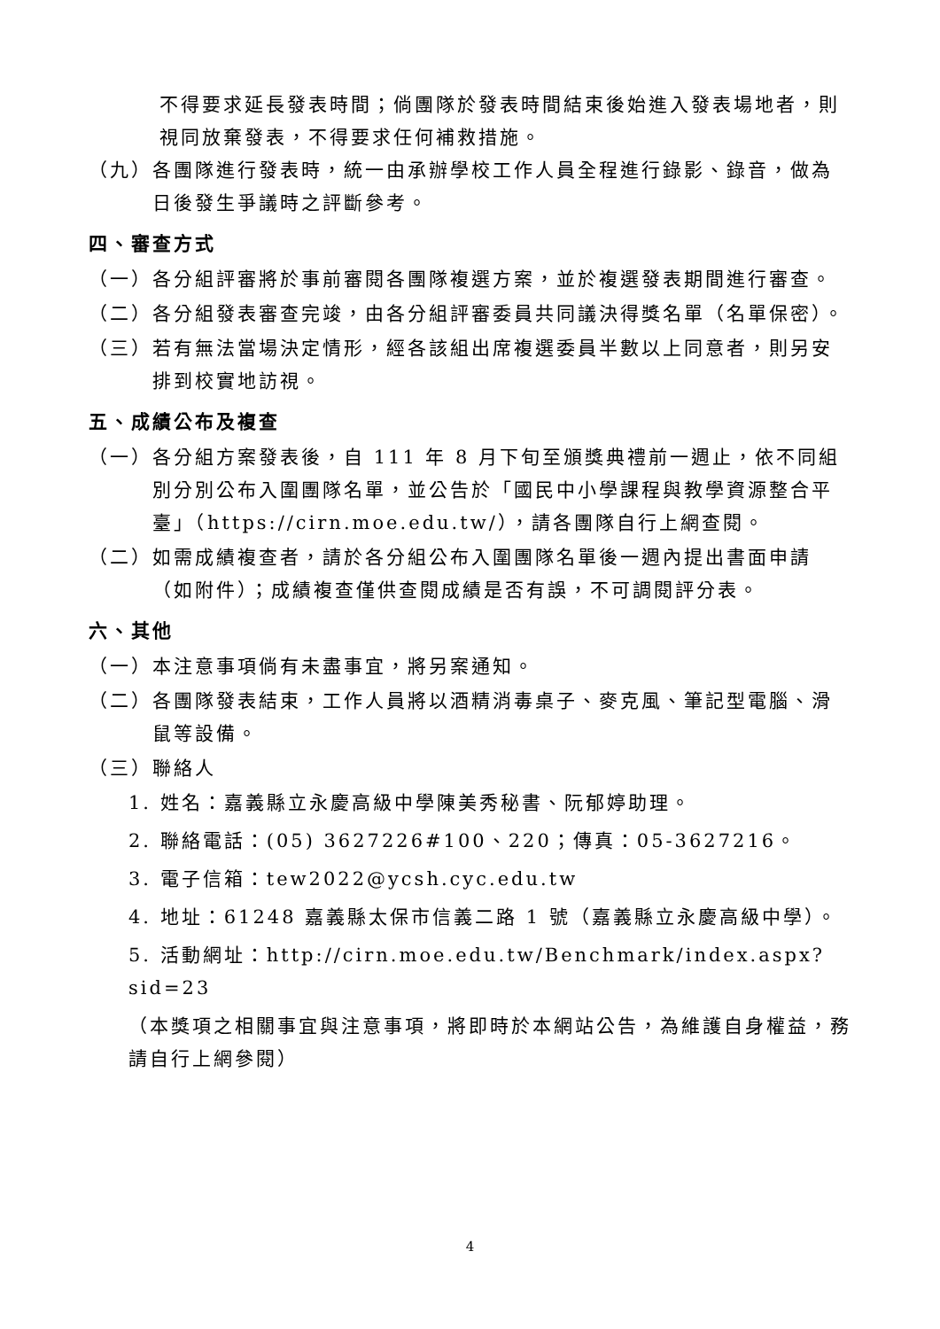不得要求延長發表時間；倘團隊於發表時間結束後始進入發表場地者，則視同放棄發表，不得要求任何補救措施。
（九） 各團隊進行發表時，統一由承辦學校工作人員全程進行錄影、錄音，做為日後發生爭議時之評斷參考。
四、審查方式
（一） 各分組評審將於事前審閱各團隊複選方案，並於複選發表期間進行審查。
（二） 各分組發表審查完竣，由各分組評審委員共同議決得獎名單（名單保密）。
（三） 若有無法當場決定情形，經各該組出席複選委員半數以上同意者，則另安排到校實地訪視。
五、成績公布及複查
（一） 各分組方案發表後，自 111 年 8 月下旬至頒獎典禮前一週止，依不同組別分別公布入圍團隊名單，並公告於「國民中小學課程與教學資源整合平臺」（https://cirn.moe.edu.tw/），請各團隊自行上網查閱。
（二） 如需成績複查者，請於各分組公布入圍團隊名單後一週內提出書面申請（如附件）；成績複查僅供查閱成績是否有誤，不可調閱評分表。
六、其他
（一） 本注意事項倘有未盡事宜，將另案通知。
（二） 各團隊發表結束，工作人員將以酒精消毒桌子、麥克風、筆記型電腦、滑鼠等設備。
（三） 聯絡人
1. 姓名：嘉義縣立永慶高級中學陳美秀秘書、阮郁婷助理。
2. 聯絡電話：(05) 3627226#100、220；傳真：05-3627216。
3. 電子信箱：tew2022@ycsh.cyc.edu.tw
4. 地址：61248 嘉義縣太保市信義二路 1 號（嘉義縣立永慶高級中學）。
5. 活動網址：http://cirn.moe.edu.tw/Benchmark/index.aspx?sid=23
（本獎項之相關事宜與注意事項，將即時於本網站公告，為維護自身權益，務請自行上網參閱）
4